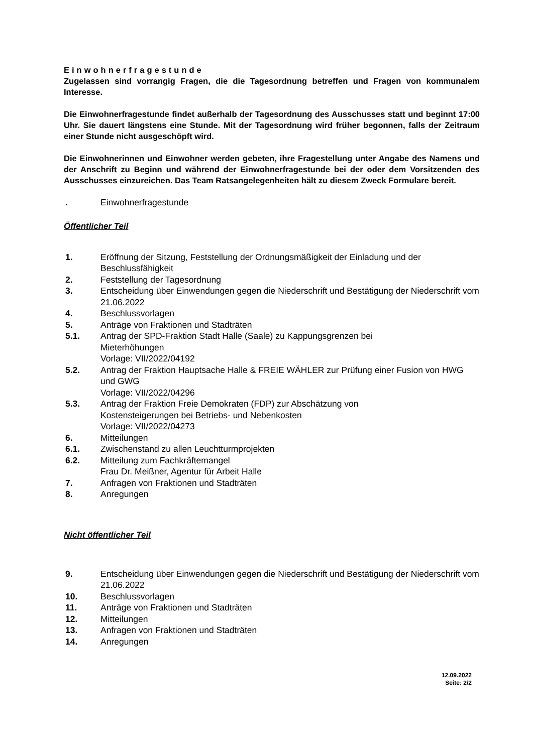Einwohnerfragestunde
Zugelassen sind vorrangig Fragen, die die Tagesordnung betreffen und Fragen von kommunalem Interesse.
Die Einwohnerfragestunde findet außerhalb der Tagesordnung des Ausschusses statt und beginnt 17:00 Uhr. Sie dauert längstens eine Stunde. Mit der Tagesordnung wird früher begonnen, falls der Zeitraum einer Stunde nicht ausgeschöpft wird.
Die Einwohnerinnen und Einwohner werden gebeten, ihre Fragestellung unter Angabe des Namens und der Anschrift zu Beginn und während der Einwohnerfragestunde bei der oder dem Vorsitzenden des Ausschusses einzureichen. Das Team Ratsangelegenheiten hält zu diesem Zweck Formulare bereit.
| . | Einwohnerfragestunde |
Öffentlicher Teil
| 1. | Eröffnung der Sitzung, Feststellung der Ordnungsmäßigkeit der Einladung und der Beschlussfähigkeit |
| 2. | Feststellung der Tagesordnung |
| 3. | Entscheidung über Einwendungen gegen die Niederschrift und Bestätigung der Niederschrift vom 21.06.2022 |
| 4. | Beschlussvorlagen |
| 5. | Anträge von Fraktionen und Stadträten |
| 5.1. | Antrag der SPD-Fraktion Stadt Halle (Saale) zu Kappungsgrenzen bei Mieterhöhungen Vorlage: VII/2022/04192 |
| 5.2. | Antrag der Fraktion Hauptsache Halle & FREIE WÄHLER zur Prüfung einer Fusion von HWG und GWG Vorlage: VII/2022/04296 |
| 5.3. | Antrag der Fraktion Freie Demokraten (FDP) zur Abschätzung von Kostensteigerungen bei Betriebs- und Nebenkosten Vorlage: VII/2022/04273 |
| 6. | Mitteilungen |
| 6.1. | Zwischenstand zu allen Leuchtturmprojekten |
| 6.2. | Mitteilung zum Fachkräftemangel Frau Dr. Meißner, Agentur für Arbeit Halle |
| 7. | Anfragen von Fraktionen und Stadträten |
| 8. | Anregungen |
Nicht öffentlicher Teil
| 9. | Entscheidung über Einwendungen gegen die Niederschrift und Bestätigung der Niederschrift vom 21.06.2022 |
| 10. | Beschlussvorlagen |
| 11. | Anträge von Fraktionen und Stadträten |
| 12. | Mitteilungen |
| 13. | Anfragen von Fraktionen und Stadträten |
| 14. | Anregungen |
12.09.2022
Seite: 2/2